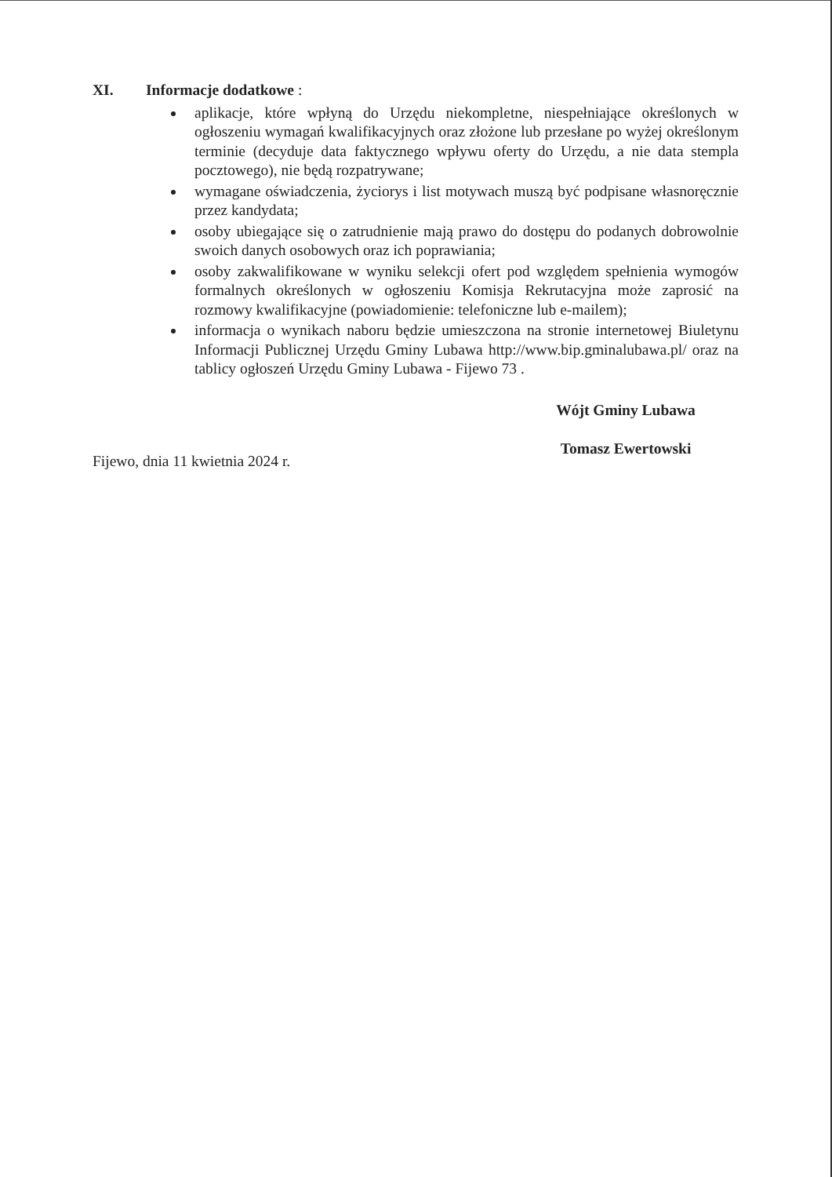XI. Informacje dodatkowe :
aplikacje, które wpłyną do Urzędu niekompletne, niespełniające określonych w ogłoszeniu wymagań kwalifikacyjnych oraz złożone lub przesłane po wyżej określonym terminie (decyduje data faktycznego wpływu oferty do Urzędu, a nie data stempla pocztowego), nie będą rozpatrywane;
wymagane oświadczenia, życiorys i list motywach muszą być podpisane własnoręcznie przez kandydata;
osoby ubiegające się o zatrudnienie mają prawo do dostępu do podanych dobrowolnie swoich danych osobowych oraz ich poprawiania;
osoby zakwalifikowane w wyniku selekcji ofert pod względem spełnienia wymogów formalnych określonych w ogłoszeniu Komisja Rekrutacyjna może zaprosić na rozmowy kwalifikacyjne (powiadomienie: telefoniczne lub e-mailem);
informacja o wynikach naboru będzie umieszczona na stronie internetowej Biuletynu Informacji Publicznej Urzędu Gminy Lubawa http://www.bip.gminalubawa.pl/ oraz na tablicy ogłoszeń Urzędu Gminy Lubawa - Fijewo 73 .
Wójt Gminy Lubawa
Tomasz Ewertowski
Fijewo, dnia 11 kwietnia 2024 r.